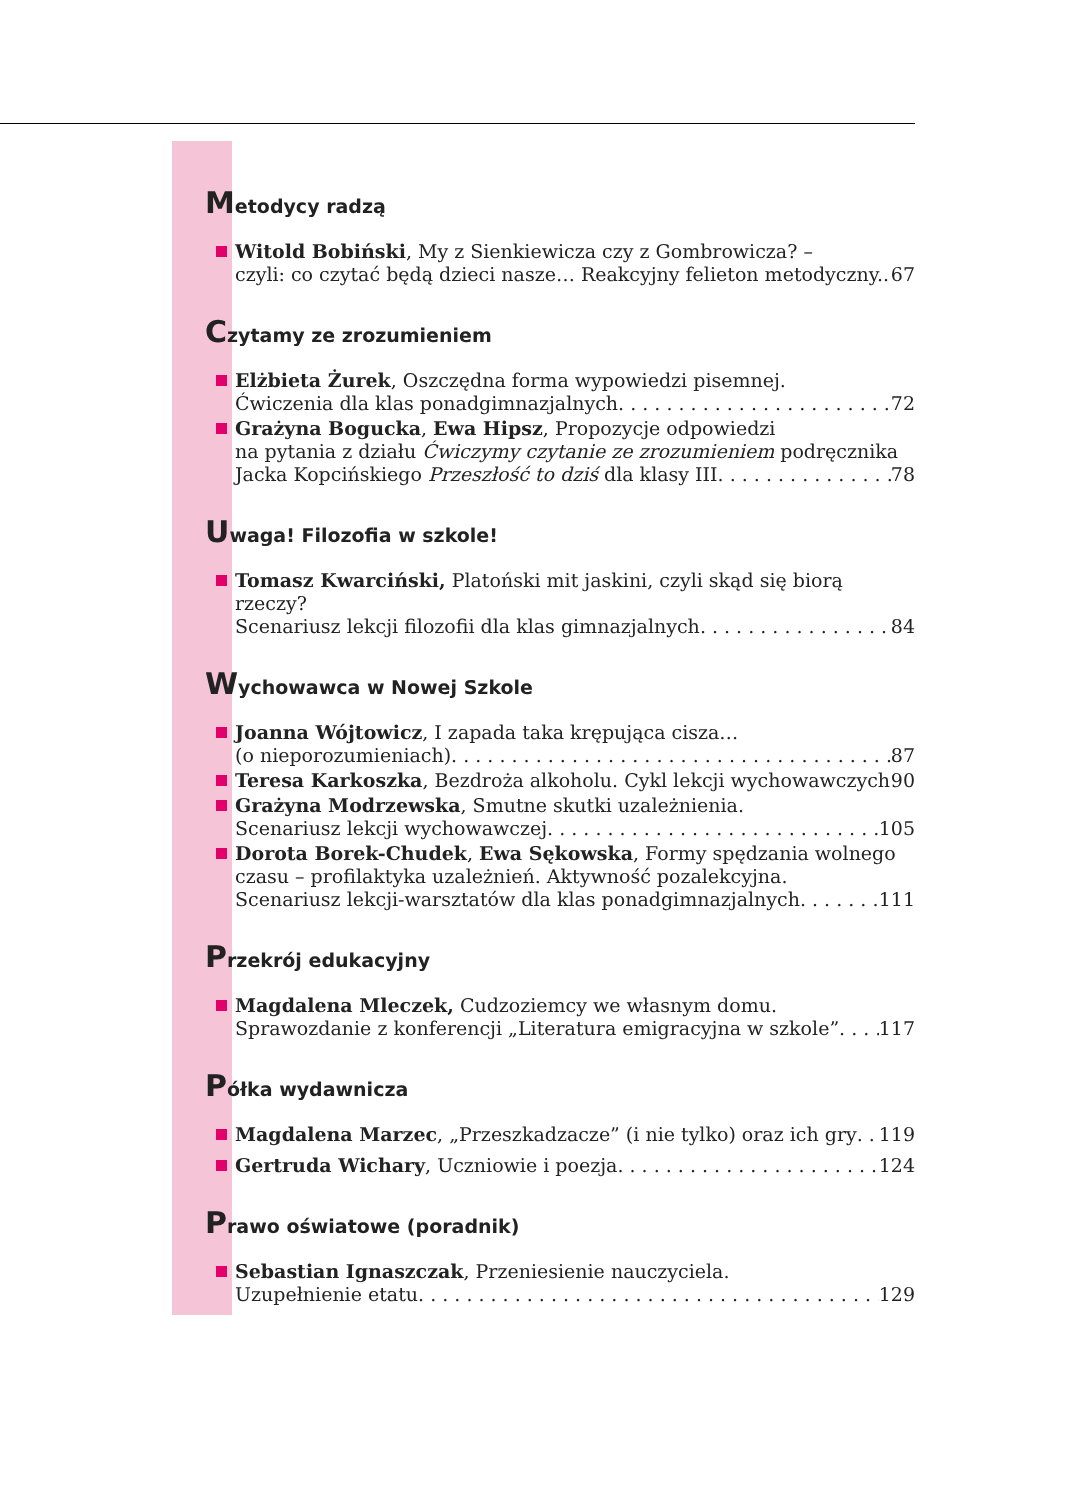Metodycy radzą
Witold Bobiński, My z Sienkiewicza czy z Gombrowicza? –
czyli: co czytać będą dzieci nasze… Reakcyjny felieton metodyczny. 67
Czytamy ze zrozumieniem
Elżbieta Żurek, Oszczędna forma wypowiedzi pisemnej.
Ćwiczenia dla klas ponadgimnazjalnych 72
Grażyna Bogucka, Ewa Hipsz, Propozycje odpowiedzi
na pytania z działu Ćwiczymy czytanie ze zrozumieniem podręcznika
Jacka Kopcińskiego Przeszłość to dziś dla klasy III 78
Uwaga! Filozofia w szkole!
Tomasz Kwarciński, Platoński mit jaskini, czyli skąd się biorą rzeczy?
Scenariusz lekcji filozofii dla klas gimnazjalnych 84
Wychowawca w Nowej Szkole
Joanna Wójtowicz, I zapada taka krępująca cisza…
(o nieporozumieniach) 87
Teresa Karkoszka, Bezdroża alkoholu. Cykl lekcji wychowawczych 90
Grażyna Modrzewska, Smutne skutki uzależnienia.
Scenariusz lekcji wychowawczej 105
Dorota Borek-Chudek, Ewa Sękowska, Formy spędzania wolnego czasu – profilaktyka uzależnień. Aktywność pozalekcyjna.
Scenariusz lekcji-warsztatów dla klas ponadgimnazjalnych 111
Przekrój edukacyjny
Magdalena Mleczek, Cudzoziemcy we własnym domu.
Sprawozdanie z konferencji „Literatura emigracyjna w szkole” 117
Półka wydawnicza
Magdalena Marzec, „Przeszkadzacze” (i nie tylko) oraz ich gry 119
Gertruda Wichary, Uczniowie i poezja 124
Prawo oświatowe (poradnik)
Sebastian Ignaszczak, Przeniesienie nauczyciela.
Uzupełnienie etatu 129